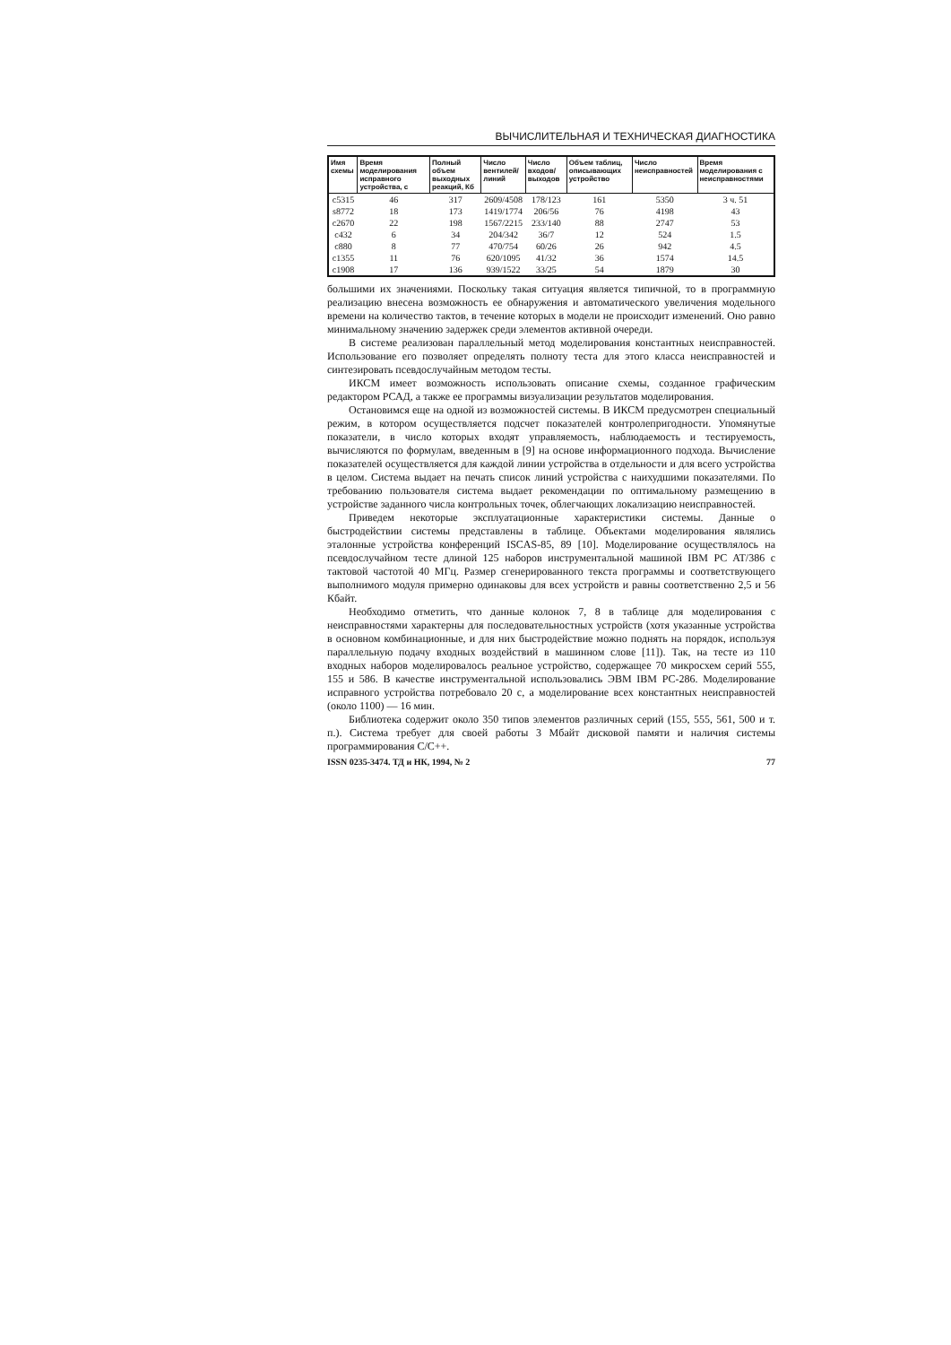ВЫЧИСЛИТЕЛЬНАЯ И ТЕХНИЧЕСКАЯ ДИАГНОСТИКА
| Имя схемы | Время моделирования исправного устройства, с | Полный объем выходных реакций, Кб | Число вентилей/линий | Число входов/выходов | Объем таблиц, описывающих устройство | Число неисправностей | Время моделирования с неисправностями |
| --- | --- | --- | --- | --- | --- | --- | --- |
| c5315 | 46 | 317 | 2609/4508 | 178/123 | 161 | 5350 | 3 ч. 51 |
| s8772 | 18 | 173 | 1419/1774 | 206/56 | 76 | 4198 | 43 |
| c2670 | 22 | 198 | 1567/2215 | 233/140 | 88 | 2747 | 53 |
| c432 | 6 | 34 | 204/342 | 36/7 | 12 | 524 | 1.5 |
| c880 | 8 | 77 | 470/754 | 60/26 | 26 | 942 | 4.5 |
| c1355 | 11 | 76 | 620/1095 | 41/32 | 36 | 1574 | 14.5 |
| c1908 | 17 | 136 | 939/1522 | 33/25 | 54 | 1879 | 30 |
большими их значениями. Поскольку такая ситуация является типичной, то в программную реализацию внесена возможность ее обнаружения и автоматического увеличения модельного времени на количество тактов, в течение которых в модели не происходит изменений. Оно равно минимальному значению задержек среди элементов активной очереди.
В системе реализован параллельный метод моделирования константных неисправностей. Использование его позволяет определять полноту теста для этого класса неисправностей и синтезировать псевдослучайным методом тесты.
ИКСМ имеет возможность использовать описание схемы, созданное графическим редактором РСАД, а также ее программы визуализации результатов моделирования.
Остановимся еще на одной из возможностей системы. В ИКСМ предусмотрен специальный режим, в котором осуществляется подсчет показателей контролепригодности. Упомянутые показатели, в число которых входят управляемость, наблюдаемость и тестируемость, вычисляются по формулам, введенным в [9] на основе информационного подхода. Вычисление показателей осуществляется для каждой линии устройства в отдельности и для всего устройства в целом. Система выдает на печать список линий устройства с наихудшими показателями. По требованию пользователя система выдает рекомендации по оптимальному размещению в устройстве заданного числа контрольных точек, облегчающих локализацию неисправностей.
Приведем некоторые эксплуатационные характеристики системы. Данные о быстродействии системы представлены в таблице. Объектами моделирования являлись эталонные устройства конференций ISCAS-85, 89 [10]. Моделирование осуществлялось на псевдослучайном тесте длиной 125 наборов инструментальной машиной IBM PC AT/386 с тактовой частотой 40 МГц. Размер сгенерированного текста программы и соответствующего выполнимого модуля примерно одинаковы для всех устройств и равны соответственно 2,5 и 56 Кбайт.
Необходимо отметить, что данные колонок 7, 8 в таблице для моделирования с неисправностями характерны для последовательностных устройств (хотя указанные устройства в основном комбинационные, и для них быстродействие можно поднять на порядок, используя параллельную подачу входных воздействий в машинном слове [11]). Так, на тесте из 110 входных наборов моделировалось реальное устройство, содержащее 70 микросхем серий 555, 155 и 586. В качестве инструментальной использовались ЭВМ IBM PC-286. Моделирование исправного устройства потребовало 20 с, а моделирование всех константных неисправностей (около 1100) — 16 мин.
Библиотека содержит около 350 типов элементов различных серий (155, 555, 561, 500 и т. п.). Система требует для своей работы 3 Мбайт дисковой памяти и наличия системы программирования С/С++.
ISSN 0235-3474. ТД и НК, 1994, № 2 77